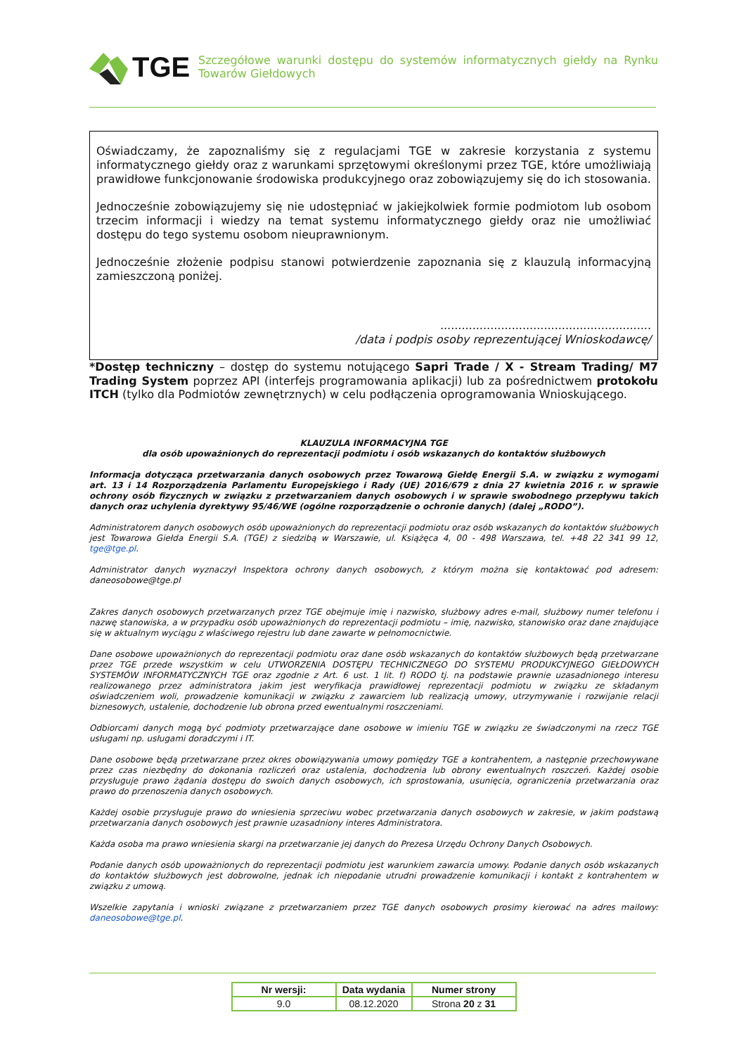TGE
Szczegółowe warunki dostępu do systemów informatycznych giełdy na Rynku Towarów Giełdowych
Oświadczamy, że zapoznaliśmy się z regulacjami TGE w zakresie korzystania z systemu informatycznego giełdy oraz z warunkami sprzętowymi określonymi przez TGE, które umożliwiają prawidłowe funkcjonowanie środowiska produkcyjnego oraz zobowiązujemy się do ich stosowania.
Jednocześnie zobowiązujemy się nie udostępniać w jakiejkolwiek formie podmiotom lub osobom trzecim informacji i wiedzy na temat systemu informatycznego giełdy oraz nie umożliwiać dostępu do tego systemu osobom nieuprawnionym.
Jednocześnie złożenie podpisu stanowi potwierdzenie zapoznania się z klauzulą informacyjną zamieszczoną poniżej.
...........................................................
/data i podpis osoby reprezentującej Wnioskodawcę/
*Dostęp techniczny – dostęp do systemu notującego Sapri Trade / X - Stream Trading/ M7 Trading System poprzez API (interfejs programowania aplikacji) lub za pośrednictwem protokołu ITCH (tylko dla Podmiotów zewnętrznych) w celu podłączenia oprogramowania Wnioskującego.
KLAUZULA INFORMACYJNA TGE
dla osób upoważnionych do reprezentacji podmiotu i osób wskazanych do kontaktów służbowych
Informacja dotycząca przetwarzania danych osobowych przez Towarową Giełdę Energii S.A. w związku z wymogami art. 13 i 14 Rozporządzenia Parlamentu Europejskiego i Rady (UE) 2016/679 z dnia 27 kwietnia 2016 r. w sprawie ochrony osób fizycznych w związku z przetwarzaniem danych osobowych i w sprawie swobodnego przepływu takich danych oraz uchylenia dyrektywy 95/46/WE (ogólne rozporządzenie o ochronie danych) (dalej „RODO”).
Administratorem danych osobowych osób upoważnionych do reprezentacji podmiotu oraz osób wskazanych do kontaktów służbowych jest Towarowa Giełda Energii S.A. (TGE) z siedzibą w Warszawie, ul. Książęca 4, 00 - 498 Warszawa, tel. +48 22 341 99 12, tge@tge.pl.
Administrator danych wyznaczył Inspektora ochrony danych osobowych, z którym można się kontaktować pod adresem: daneosobowe@tge.pl
Zakres danych osobowych przetwarzanych przez TGE obejmuje imię i nazwisko, służbowy adres e-mail, służbowy numer telefonu i nazwę stanowiska, a w przypadku osób upoważnionych do reprezentacji podmiotu – imię, nazwisko, stanowisko oraz dane znajdujące się w aktualnym wyciągu z właściwego rejestru lub dane zawarte w pełnomocnictwie.
Dane osobowe upoważnionych do reprezentacji podmiotu oraz dane osób wskazanych do kontaktów służbowych będą przetwarzane przez TGE przede wszystkim w celu UTWORZENIA DOSTĘPU TECHNICZNEGO DO SYSTEMU PRODUKCYJNEGO GIEŁDOWYCH SYSTEMÓW INFORMATYCZNYCH TGE oraz zgodnie z Art. 6 ust. 1 lit. f) RODO tj. na podstawie prawnie uzasadnionego interesu realizowanego przez administratora jakim jest weryfikacja prawidłowej reprezentacji podmiotu w związku ze składanym oświadczeniem woli, prowadzenie komunikacji w związku z zawarciem lub realizacją umowy, utrzymywanie i rozwijanie relacji biznesowych, ustalenie, dochodzenie lub obrona przed ewentualnymi roszczeniami.
Odbiorcami danych mogą być podmioty przetwarzające dane osobowe w imieniu TGE w związku ze świadczonymi na rzecz TGE usługami np. usługami doradczymi i IT.
Dane osobowe będą przetwarzane przez okres obowiązywania umowy pomiędzy TGE a kontrahentem, a następnie przechowywane przez czas niezbędny do dokonania rozliczeń oraz ustalenia, dochodzenia lub obrony ewentualnych roszczeń. Każdej osobie przysługuje prawo żądania dostępu do swoich danych osobowych, ich sprostowania, usunięcia, ograniczenia przetwarzania oraz prawo do przenoszenia danych osobowych.
Każdej osobie przysługuje prawo do wniesienia sprzeciwu wobec przetwarzania danych osobowych w zakresie, w jakim podstawą przetwarzania danych osobowych jest prawnie uzasadniony interes Administratora.
Każda osoba ma prawo wniesienia skargi na przetwarzanie jej danych do Prezesa Urzędu Ochrony Danych Osobowych.
Podanie danych osób upoważnionych do reprezentacji podmiotu jest warunkiem zawarcia umowy. Podanie danych osób wskazanych do kontaktów służbowych jest dobrowolne, jednak ich niepodanie utrudni prowadzenie komunikacji i kontakt z kontrahentem w związku z umową.
Wszelkie zapytania i wnioski związane z przetwarzaniem przez TGE danych osobowych prosimy kierować na adres mailowy: daneosobowe@tge.pl.
| Nr wersji: | Data wydania | Numer strony |
| --- | --- | --- |
| 9.0 | 08.12.2020 | Strona 20 z 31 |